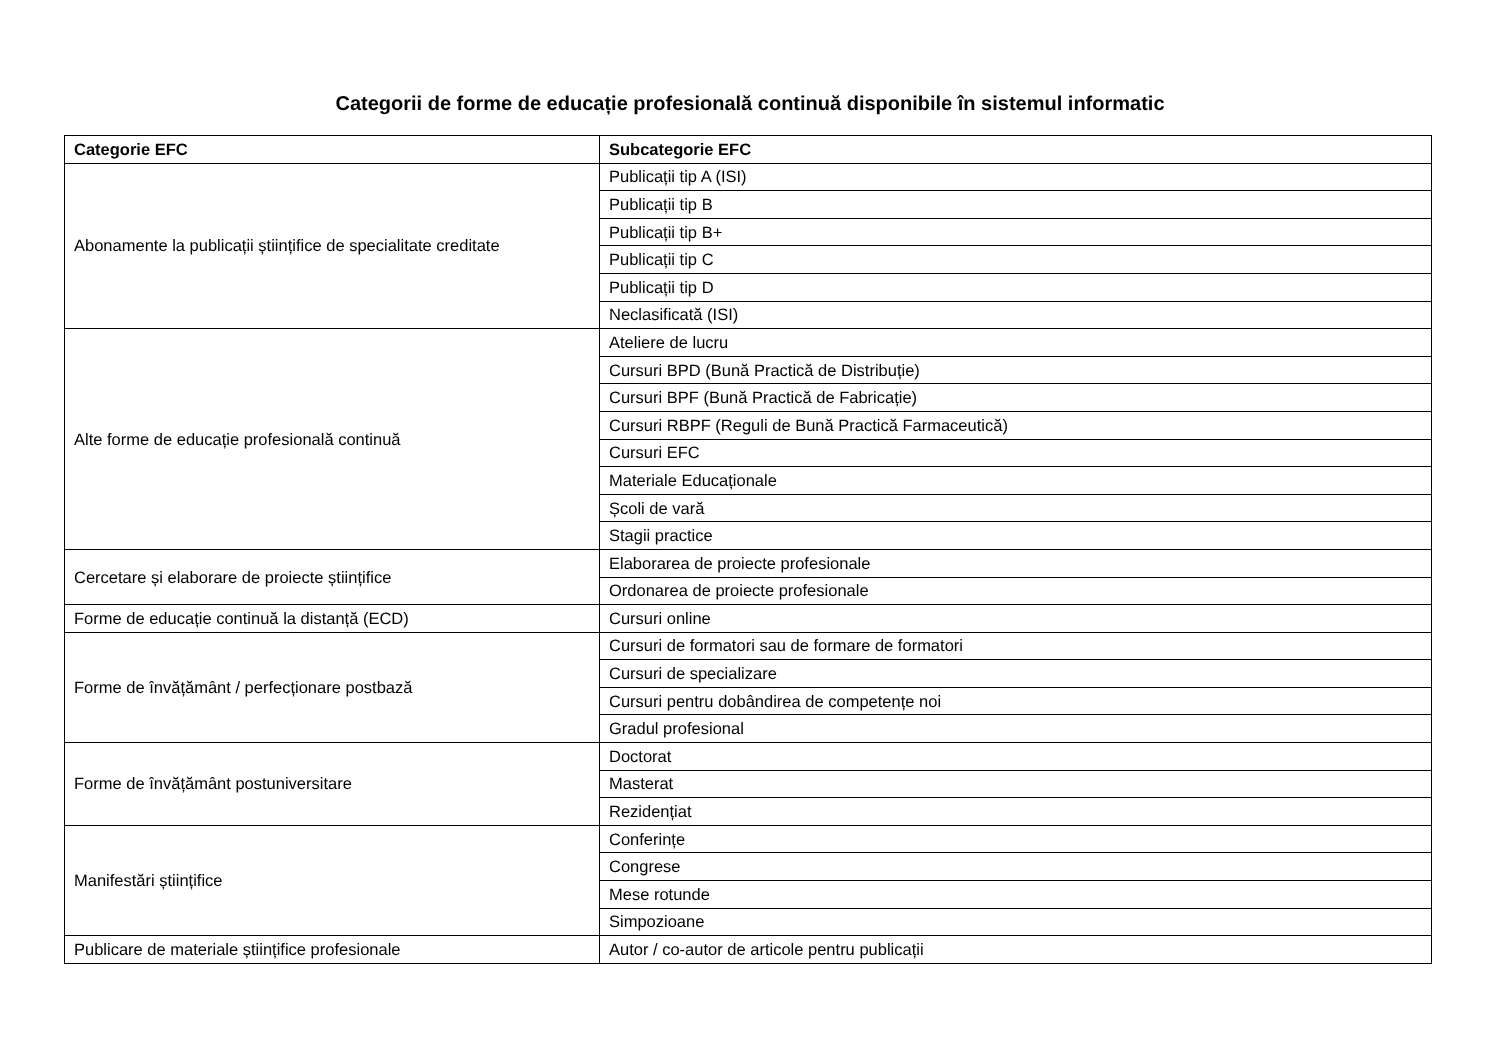Categorii de forme de educație profesională continuă disponibile în sistemul informatic
| Categorie EFC | Subcategorie EFC |
| --- | --- |
| Abonamente la publicații științifice de specialitate creditate | Publicații tip A (ISI) |
| | Publicații tip B |
| | Publicații tip B+ |
| | Publicații tip C |
| | Publicații tip D |
| | Neclasificată (ISI) |
| Alte forme de educație profesională continuă | Ateliere de lucru |
| | Cursuri BPD (Bună Practică de Distribuție) |
| | Cursuri BPF (Bună Practică de Fabricație) |
| | Cursuri RBPF (Reguli de Bună Practică Farmaceutică) |
| | Cursuri EFC |
| | Materiale Educaționale |
| | Școli de vară |
| | Stagii practice |
| Cercetare și elaborare de proiecte științifice | Elaborarea de proiecte profesionale |
| | Ordonarea de proiecte profesionale |
| Forme de educație continuă la distanță (ECD) | Cursuri online |
| Forme de învățământ / perfecționare postbază | Cursuri de formatori sau de formare de formatori |
| | Cursuri de specializare |
| | Cursuri pentru dobândirea de competențe noi |
| | Gradul profesional |
| Forme de învățământ postuniversitare | Doctorat |
| | Masterat |
| | Rezidențiat |
| Manifestări științifice | Conferințe |
| | Congrese |
| | Mese rotunde |
| | Simpozioane |
| Publicare de materiale științifice profesionale | Autor / co-autor de articole pentru publicații |